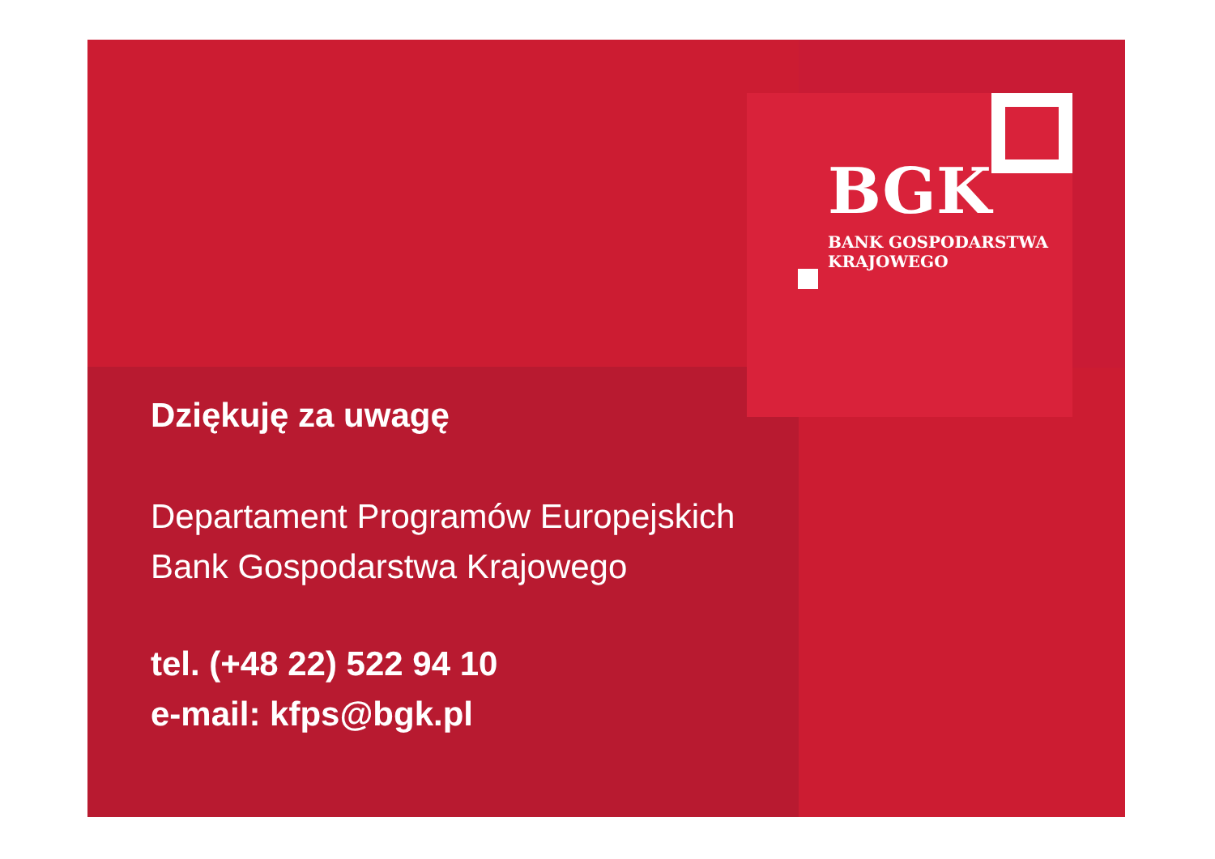BGK
BANK GOSPODARSTWA
KRAJOWEGO
Dziękuję za uwagę
Departament Programów Europejskich
Bank Gospodarstwa Krajowego
tel. (+48 22) 522 94 10
e-mail: kfps@bgk.pl